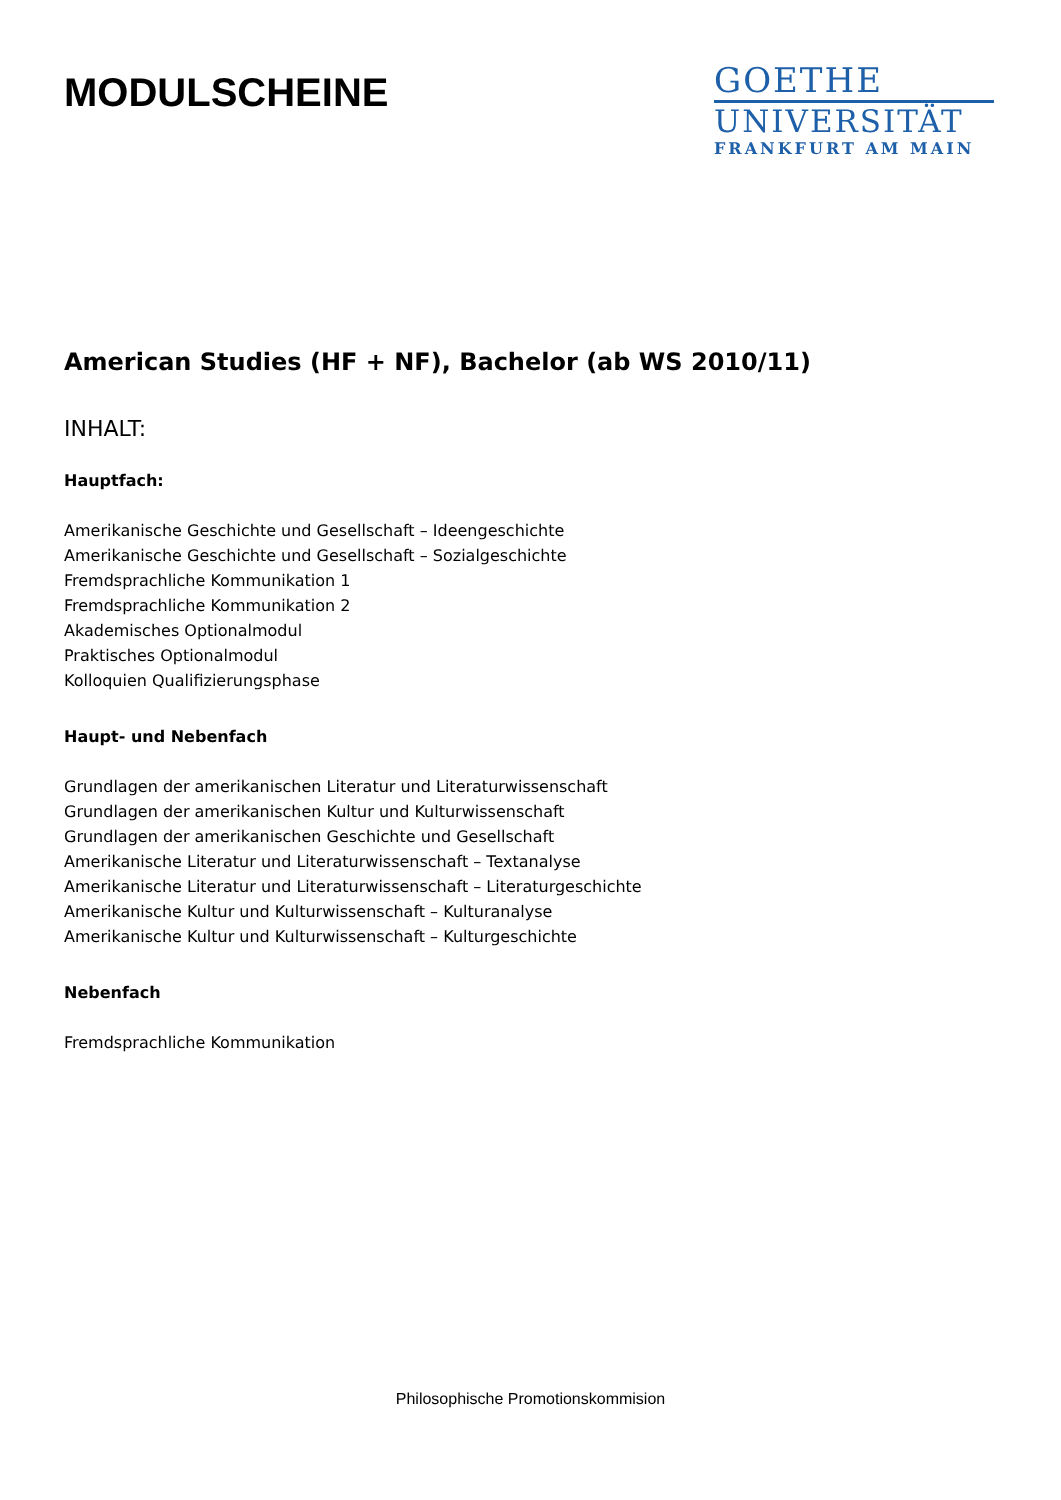MODULSCHEINE
GOETHE
UNIVERSITÄT
FRANKFURT AM MAIN
American Studies (HF + NF), Bachelor (ab WS 2010/11)
INHALT:
Hauptfach:
Amerikanische Geschichte und Gesellschaft – Ideengeschichte
Amerikanische Geschichte und Gesellschaft – Sozialgeschichte
Fremdsprachliche Kommunikation 1
Fremdsprachliche Kommunikation 2
Akademisches Optionalmodul
Praktisches Optionalmodul
Kolloquien Qualifizierungsphase
Haupt- und Nebenfach
Grundlagen der amerikanischen Literatur und Literaturwissenschaft
Grundlagen der amerikanischen Kultur und Kulturwissenschaft
Grundlagen der amerikanischen Geschichte und Gesellschaft
Amerikanische Literatur und Literaturwissenschaft – Textanalyse
Amerikanische Literatur und Literaturwissenschaft – Literaturgeschichte
Amerikanische Kultur und Kulturwissenschaft – Kulturanalyse
Amerikanische Kultur und Kulturwissenschaft – Kulturgeschichte
Nebenfach
Fremdsprachliche Kommunikation
Philosophische Promotionskommision